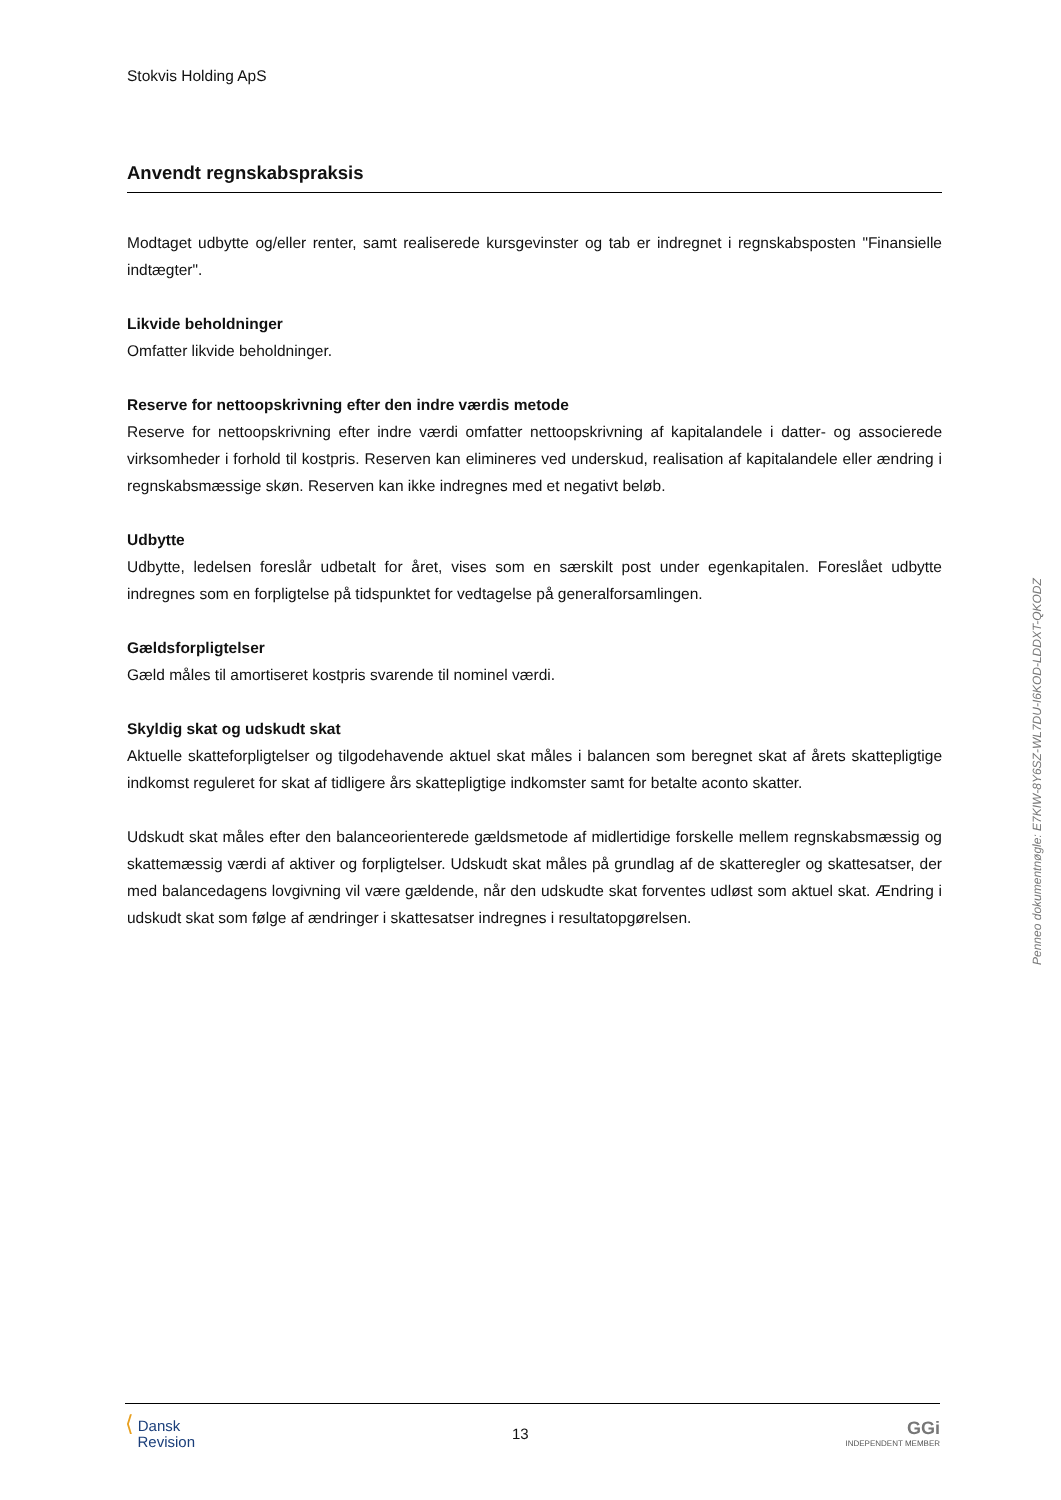Stokvis Holding ApS
Anvendt regnskabspraksis
Modtaget udbytte og/eller renter, samt realiserede kursgevinster og tab er indregnet i regnskabsposten "Finansielle indtægter".
Likvide beholdninger
Omfatter likvide beholdninger.
Reserve for nettoopskrivning efter den indre værdis metode
Reserve for nettoopskrivning efter indre værdi omfatter nettoopskrivning af kapitalandele i datter- og associerede virksomheder i forhold til kostpris. Reserven kan elimineres ved underskud, realisation af kapitalandele eller ændring i regnskabsmæssige skøn. Reserven kan ikke indregnes med et negativt beløb.
Udbytte
Udbytte, ledelsen foreslår udbetalt for året, vises som en særskilt post under egenkapitalen. Foreslået udbytte indregnes som en forpligtelse på tidspunktet for vedtagelse på generalforsamlingen.
Gældsforpligtelser
Gæld måles til amortiseret kostpris svarende til nominel værdi.
Skyldig skat og udskudt skat
Aktuelle skatteforpligtelser og tilgodehavende aktuel skat måles i balancen som beregnet skat af årets skattepligtige indkomst reguleret for skat af tidligere års skattepligtige indkomster samt for betalte aconto skatter.
Udskudt skat måles efter den balanceorienterede gældsmetode af midlertidige forskelle mellem regnskabsmæssig og skattemæssig værdi af aktiver og forpligtelser. Udskudt skat måles på grundlag af de skatteregler og skattesatser, der med balancedagens lovgivning vil være gældende, når den udskudte skat forventes udløst som aktuel skat. Ændring i udskudt skat som følge af ændringer i skattesatser indregnes i resultatopgørelsen.
Penneo dokumentnøgle: E7KIW-8Y6SZ-WL7DU-I6KOD-LDDXT-QKODZ
⟨ Dansk
Revision
13
GGi
INDEPENDENT MEMBER